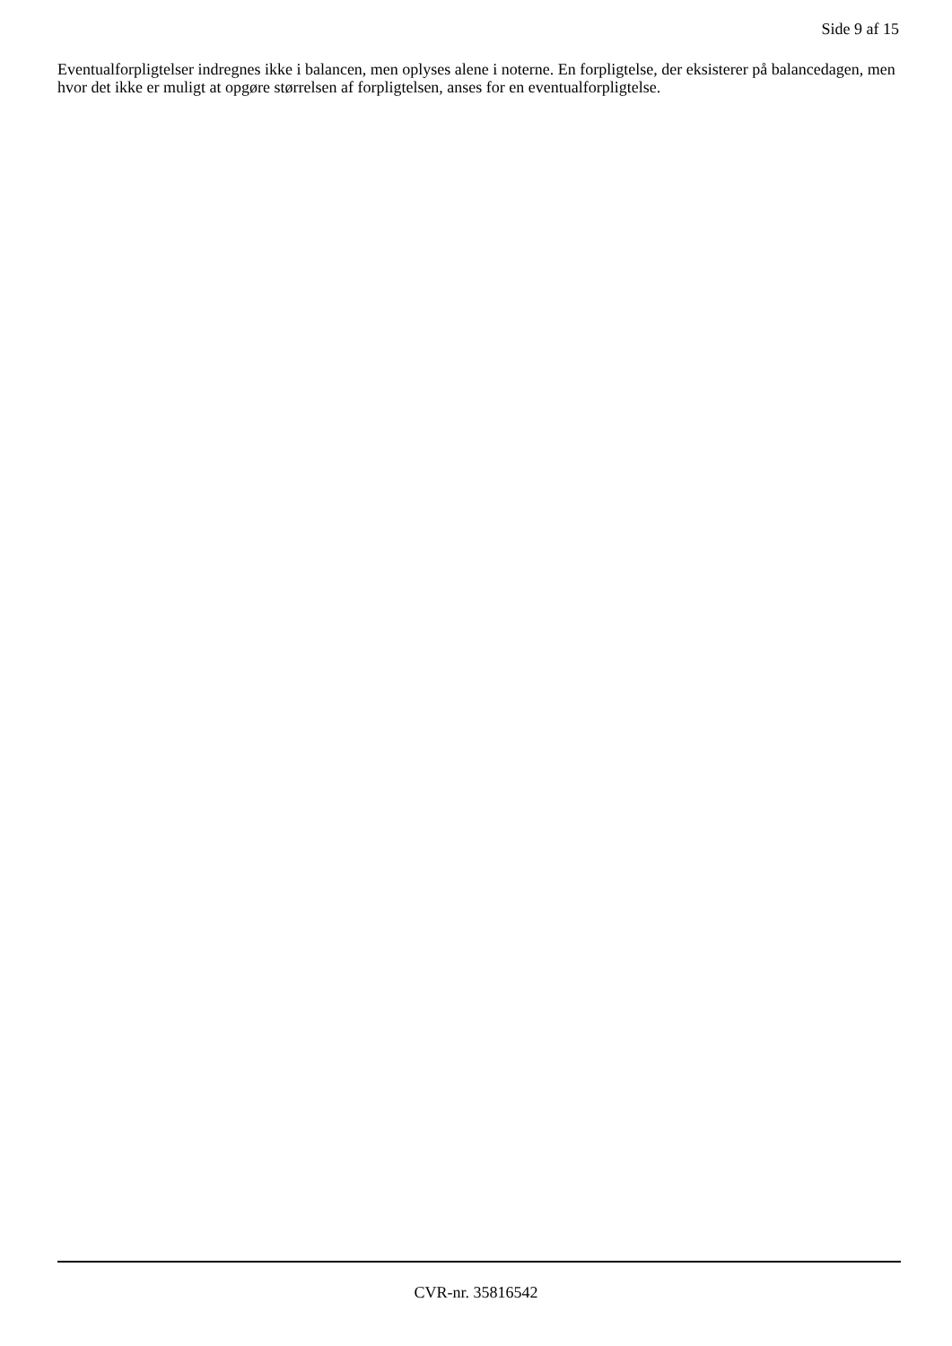Side 9 af 15
Eventualforpligtelser indregnes ikke i balancen, men oplyses alene i noterne. En forpligtelse, der eksisterer på balancedagen, men hvor det ikke er muligt at opgøre størrelsen af forpligtelsen, anses for en eventualforpligtelse.
CVR-nr. 35816542